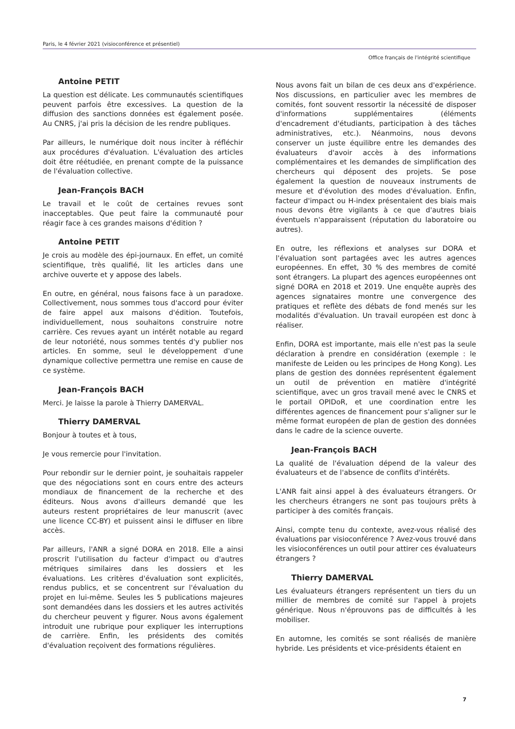Paris, le 4 février 2021 (visioconférence et présentiel)
Office français de l'intégrité scientifique
Antoine PETIT
La question est délicate. Les communautés scientifiques peuvent parfois être excessives. La question de la diffusion des sanctions données est également posée. Au CNRS, j'ai pris la décision de les rendre publiques.
Par ailleurs, le numérique doit nous inciter à réfléchir aux procédures d'évaluation. L'évaluation des articles doit être réétudiée, en prenant compte de la puissance de l'évaluation collective.
Jean-François BACH
Le travail et le coût de certaines revues sont inacceptables. Que peut faire la communauté pour réagir face à ces grandes maisons d'édition ?
Antoine PETIT
Je crois au modèle des épi-journaux. En effet, un comité scientifique, très qualifié, lit les articles dans une archive ouverte et y appose des labels.
En outre, en général, nous faisons face à un paradoxe. Collectivement, nous sommes tous d'accord pour éviter de faire appel aux maisons d'édition. Toutefois, individuellement, nous souhaitons construire notre carrière. Ces revues ayant un intérêt notable au regard de leur notoriété, nous sommes tentés d'y publier nos articles. En somme, seul le développement d'une dynamique collective permettra une remise en cause de ce système.
Jean-François BACH
Merci. Je laisse la parole à Thierry DAMERVAL.
Thierry DAMERVAL
Bonjour à toutes et à tous,
Je vous remercie pour l'invitation.
Pour rebondir sur le dernier point, je souhaitais rappeler que des négociations sont en cours entre des acteurs mondiaux de financement de la recherche et des éditeurs. Nous avons d'ailleurs demandé que les auteurs restent propriétaires de leur manuscrit (avec une licence CC-BY) et puissent ainsi le diffuser en libre accès.
Par ailleurs, l'ANR a signé DORA en 2018. Elle a ainsi proscrit l'utilisation du facteur d'impact ou d'autres métriques similaires dans les dossiers et les évaluations. Les critères d'évaluation sont explicités, rendus publics, et se concentrent sur l'évaluation du projet en lui-même. Seules les 5 publications majeures sont demandées dans les dossiers et les autres activités du chercheur peuvent y figurer. Nous avons également introduit une rubrique pour expliquer les interruptions de carrière. Enfin, les présidents des comités d'évaluation reçoivent des formations régulières.
Nous avons fait un bilan de ces deux ans d'expérience. Nos discussions, en particulier avec les membres de comités, font souvent ressortir la nécessité de disposer d'informations supplémentaires (éléments d'encadrement d'étudiants, participation à des tâches administratives, etc.). Néanmoins, nous devons conserver un juste équilibre entre les demandes des évaluateurs d'avoir accès à des informations complémentaires et les demandes de simplification des chercheurs qui déposent des projets. Se pose également la question de nouveaux instruments de mesure et d'évolution des modes d'évaluation. Enfin, facteur d'impact ou H-index présentaient des biais mais nous devons être vigilants à ce que d'autres biais éventuels n'apparaissent (réputation du laboratoire ou autres).
En outre, les réflexions et analyses sur DORA et l'évaluation sont partagées avec les autres agences européennes. En effet, 30 % des membres de comité sont étrangers. La plupart des agences européennes ont signé DORA en 2018 et 2019. Une enquête auprès des agences signataires montre une convergence des pratiques et reflète des débats de fond menés sur les modalités d'évaluation. Un travail européen est donc à réaliser.
Enfin, DORA est importante, mais elle n'est pas la seule déclaration à prendre en considération (exemple : le manifeste de Leiden ou les principes de Hong Kong). Les plans de gestion des données représentent également un outil de prévention en matière d'intégrité scientifique, avec un gros travail mené avec le CNRS et le portail OPIDoR, et une coordination entre les différentes agences de financement pour s'aligner sur le même format européen de plan de gestion des données dans le cadre de la science ouverte.
Jean-François BACH
La qualité de l'évaluation dépend de la valeur des évaluateurs et de l'absence de conflits d'intérêts.
L'ANR fait ainsi appel à des évaluateurs étrangers. Or les chercheurs étrangers ne sont pas toujours prêts à participer à des comités français.
Ainsi, compte tenu du contexte, avez-vous réalisé des évaluations par visioconférence ? Avez-vous trouvé dans les visioconférences un outil pour attirer ces évaluateurs étrangers ?
Thierry DAMERVAL
Les évaluateurs étrangers représentent un tiers du un millier de membres de comité sur l'appel à projets générique. Nous n'éprouvons pas de difficultés à les mobiliser.
En automne, les comités se sont réalisés de manière hybride. Les présidents et vice-présidents étaient en
7